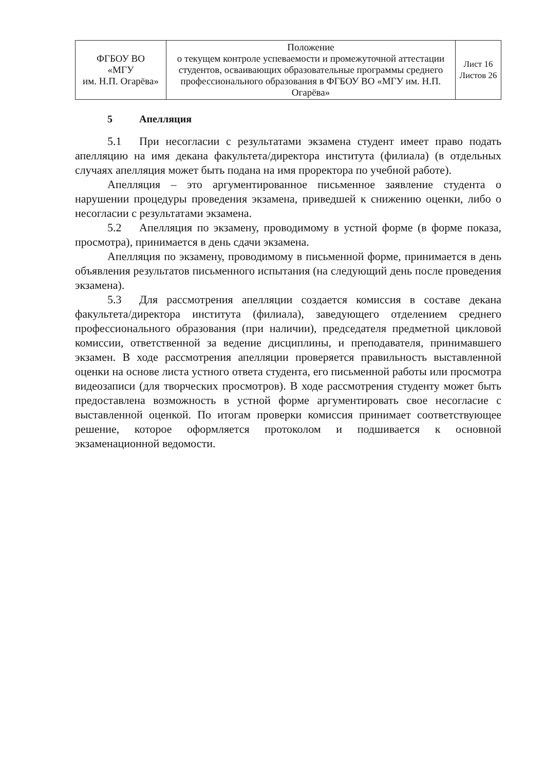| ФГБОУ ВО «МГУ им. Н.П. Огарёва» | Положение о текущем контроле успеваемости и промежуточной аттестации студентов, осваивающих образовательные программы среднего профессионального образования в ФГБОУ ВО «МГУ им. Н.П. Огарёва» | Лист 16 Листов 26 |
5 Апелляция
5.1 При несогласии с результатами экзамена студент имеет право подать апелляцию на имя декана факультета/директора института (филиала) (в отдельных случаях апелляция может быть подана на имя проректора по учебной работе).
Апелляция – это аргументированное письменное заявление студента о нарушении процедуры проведения экзамена, приведшей к снижению оценки, либо о несогласии с результатами экзамена.
5.2 Апелляция по экзамену, проводимому в устной форме (в форме показа, просмотра), принимается в день сдачи экзамена.
Апелляция по экзамену, проводимому в письменной форме, принимается в день объявления результатов письменного испытания (на следующий день после проведения экзамена).
5.3 Для рассмотрения апелляции создается комиссия в составе декана факультета/директора института (филиала), заведующего отделением среднего профессионального образования (при наличии), председателя предметной цикловой комиссии, ответственной за ведение дисциплины, и преподавателя, принимавшего экзамен. В ходе рассмотрения апелляции проверяется правильность выставленной оценки на основе листа устного ответа студента, его письменной работы или просмотра видеозаписи (для творческих просмотров). В ходе рассмотрения студенту может быть предоставлена возможность в устной форме аргументировать свое несогласие с выставленной оценкой. По итогам проверки комиссия принимает соответствующее решение, которое оформляется протоколом и подшивается к основной экзаменационной ведомости.